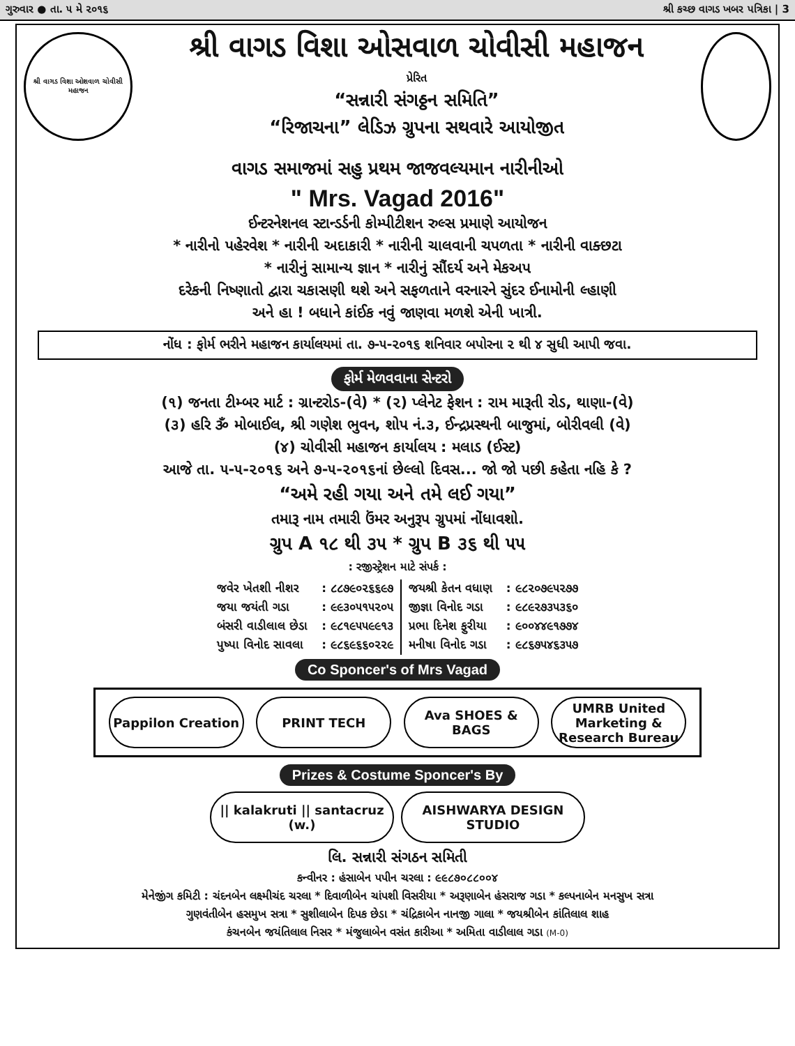ગુરુવાર ● તા. ૫ મે ૨૦૧૬ શ્રી કચ્છ વાગડ ખબર પત્રિકા | 3
શ્રી વાગડ વિશા ઓશવાળ ચોવીસી મહાજન
શ્રી વાગડ વિશા ઓસવાળ ચોવીસી મહાજન
પ્રેરિત
“સન્નારી સંગઠ્ઠન સમિતિ”
“રિજાચના” લેડિઝ ગ્રુપના સથવારે આયોજીત
વાગડ સમાજમાં સહુ પ્રથમ જાજવલ્યમાન નારીનીઓ
" Mrs. Vagad 2016"
ઈન્ટરનેશનલ સ્ટાન્ડર્ડની કોમ્પીટીશન રુલ્સ પ્રમાણે આયોજન
* નારીનો પહેરવેશ * નારીની અદાકારી * નારીની ચાલવાની ચપળતા * નારીની વાક્છટા
* નારીનું સામાન્ય જ્ઞાન * નારીનું સૌંદર્ય અને મેકઅપ
દરેકની નિષ્ણાતો દ્વારા ચકાસણી થશે અને સફળતાને વરનારને સુંદર ઈનામોની લ્હાણી
અને હા ! બધાને કાંઈક નવું જાણવા મળશે એની ખાત્રી.
નોંધ : ફોર્મ ભરીને મહાજન કાર્યાલયમાં તા. ૭-૫-૨૦૧૬ શનિવાર બપોરના ૨ થી ૪ સુધી આપી જવા.
ફોર્મ મેળવવાના સેન્ટરો
(૧) જનતા ટીમ્બર માર્ટ : ગ્રાન્ટરોડ-(વે) * (૨) પ્લેનેટ ફેશન : રામ મારૂતી રોડ, થાણા-(વે)
(૩) હરિ ૐ મોબાઈલ, શ્રી ગણેશ ભુવન, શોપ નં.૩, ઈન્દ્રપ્રસ્થની બાજુમાં, બોરીવલી (વે)
(૪) ચોવીસી મહાજન કાર્યાલય : મલાડ (ઈસ્ટ)
આજે તા. ૫-૫-૨૦૧૬ અને ૭-૫-૨૦૧૬નાં છેલ્લો દિવસ... જો જો પછી કહેતા નહિ કે ?
“અમે રહી ગયા અને તમે લઈ ગયા”
તમારૂ નામ તમારી ઉંમર અનુરૂપ ગ્રુપમાં નોંધાવશો.
ગ્રુપ A ૧૮ થી ૩૫ * ગ્રુપ B ૩૬ થી ૫૫
: રજીસ્ટ્રેશન માટે સંપર્ક :
| જવેર ખેતશી નીશર | : ૮૮૭૯૦૨૬૬૯૭ | જયશ્રી કેતન વધાણ | : ૯૮૨૦૭૯૫૨૭૭ |
| જયા જયંતી ગડા | : ૯૯૩૦૫૧૫૨૦૫ | જીજ્ઞા વિનોદ ગડા | : ૯૮૯૨૭૩૫૩૬૦ |
| બંસરી વાડીલાલ છેડા | : ૯૮૧૯૫૫૯૯૧૩ | પ્રભા દિનેશ ફુરીયા | : ૯૦૦૪૪૯૧૭૭૪ |
| પુષ્પા વિનોદ સાવલા | : ૯૮૬૯૬૬૦૨૨૯ | મનીષા વિનોદ ગડા | : ૯૮૬૭૫૪૬૩૫૭ |
Co Sponcer's of Mrs Vagad
Pappilon Creation PRINT TECH Ava SHOES & BAGS UMRB United Marketing & Research Bureau
Prizes & Costume Sponcer's By
|| kalakruti || santacruz (w.)
AISHWARYA DESIGN STUDIO
લિ. સન્નારી સંગઠન સમિતી
કન્વીનર : હંસાબેન પપીન ચરલા : ૯૯૮૭૦૮૮૦૦૪
મેનેજીંગ કમિટી : ચંદનબેન લક્ષ્મીચંદ ચરલા * દિવાળીબેન ચાંપશી વિસરીયા * અરૂણાબેન હંસરાજ ગડા * કલ્પનાબેન મનસુખ સત્રા
ગુણવંતીબેન હસમુખ સત્રા * સુશીલાબેન દિપક છેડા * ચંદ્રિકાબેન નાનજી ગાલા * જયશ્રીબેન કાંતિલાલ શાહ
કંચનબેન જયંતિલાલ નિસર * મંજુલાબેન વસંત કારીઆ * અમિતા વાડીલાલ ગડા (M-0)